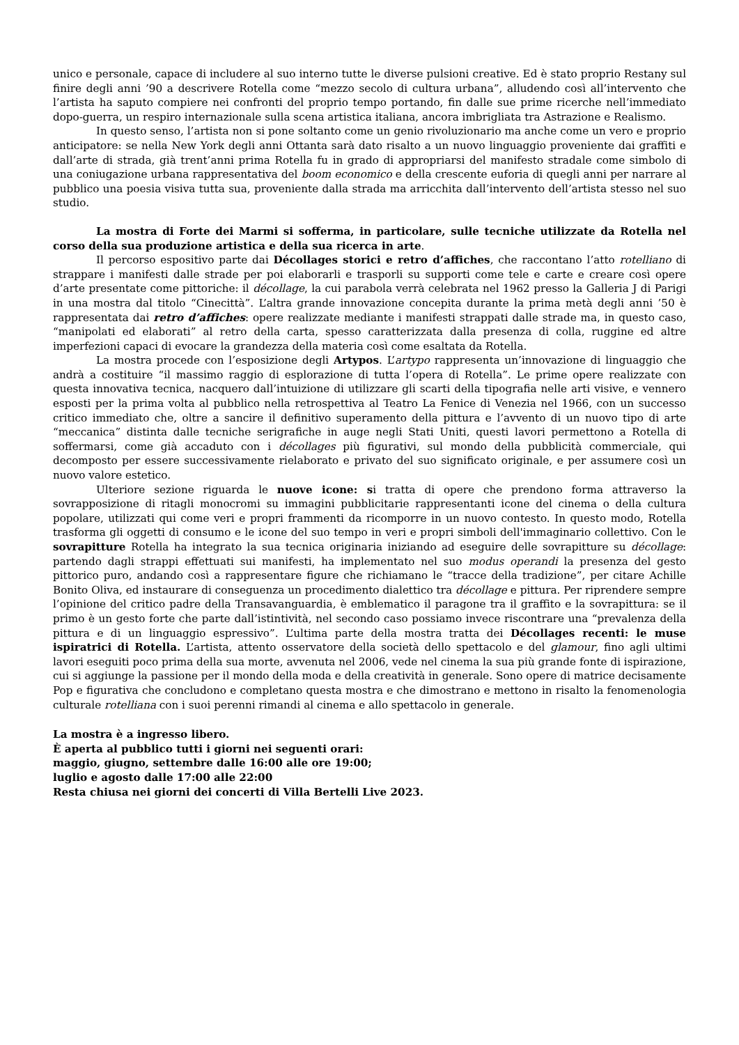unico e personale, capace di includere al suo interno tutte le diverse pulsioni creative. Ed è stato proprio Restany sul finire degli anni ’90 a descrivere Rotella come “mezzo secolo di cultura urbana”, alludendo così all’intervento che l’artista ha saputo compiere nei confronti del proprio tempo portando, fin dalle sue prime ricerche nell’immediato dopo-guerra, un respiro internazionale sulla scena artistica italiana, ancora imbrigliata tra Astrazione e Realismo.
In questo senso, l’artista non si pone soltanto come un genio rivoluzionario ma anche come un vero e proprio anticipatore: se nella New York degli anni Ottanta sarà dato risalto a un nuovo linguaggio proveniente dai graffiti e dall’arte di strada, già trent’anni prima Rotella fu in grado di appropriarsi del manifesto stradale come simbolo di una coniugazione urbana rappresentativa del boom economico e della crescente euforia di quegli anni per narrare al pubblico una poesia visiva tutta sua, proveniente dalla strada ma arricchita dall’intervento dell’artista stesso nel suo studio.
La mostra di Forte dei Marmi si sofferma, in particolare, sulle tecniche utilizzate da Rotella nel corso della sua produzione artistica e della sua ricerca in arte.
Il percorso espositivo parte dai Décollages storici e retro d’affiches, che raccontano l’atto rotelliano di strappare i manifesti dalle strade per poi elaborarli e trasporli su supporti come tele e carte e creare così opere d’arte presentate come pittoriche: il décollage, la cui parabola verrà celebrata nel 1962 presso la Galleria J di Parigi in una mostra dal titolo “Cinecittà”. L’altra grande innovazione concepita durante la prima metà degli anni ’50 è rappresentata dai retro d’affiches: opere realizzate mediante i manifesti strappati dalle strade ma, in questo caso, “manipolati ed elaborati” al retro della carta, spesso caratterizzata dalla presenza di colla, ruggine ed altre imperfezioni capaci di evocare la grandezza della materia così come esaltata da Rotella.
La mostra procede con l’esposizione degli Artypos. L’artypo rappresenta un’innovazione di linguaggio che andrà a costituire “il massimo raggio di esplorazione di tutta l’opera di Rotella”. Le prime opere realizzate con questa innovativa tecnica, nacquero dall’intuizione di utilizzare gli scarti della tipografia nelle arti visive, e vennero esposti per la prima volta al pubblico nella retrospettiva al Teatro La Fenice di Venezia nel 1966, con un successo critico immediato che, oltre a sancire il definitivo superamento della pittura e l’avvento di un nuovo tipo di arte “meccanica” distinta dalle tecniche serigrafiche in auge negli Stati Uniti, questi lavori permettono a Rotella di soffermarsi, come già accaduto con i décollages più figurativi, sul mondo della pubblicità commerciale, qui decomposto per essere successivamente rielaborato e privato del suo significato originale, e per assumere così un nuovo valore estetico.
Ulteriore sezione riguarda le nuove icone: si tratta di opere che prendono forma attraverso la sovrapposizione di ritagli monocromi su immagini pubblicitarie rappresentanti icone del cinema o della cultura popolare, utilizzati qui come veri e propri frammenti da ricomporre in un nuovo contesto. In questo modo, Rotella trasforma gli oggetti di consumo e le icone del suo tempo in veri e propri simboli dell'immaginario collettivo. Con le sovrapitture Rotella ha integrato la sua tecnica originaria iniziando ad eseguire delle sovrapitture su décollage: partendo dagli strappi effettuati sui manifesti, ha implementato nel suo modus operandi la presenza del gesto pittorico puro, andando così a rappresentare figure che richiamano le “tracce della tradizione”, per citare Achille Bonito Oliva, ed instaurare di conseguenza un procedimento dialettico tra décollage e pittura. Per riprendere sempre l’opinione del critico padre della Transavanguardia, è emblematico il paragone tra il graffito e la sovrapittura: se il primo è un gesto forte che parte dall’istintività, nel secondo caso possiamo invece riscontrare una “prevalenza della pittura e di un linguaggio espressivo”. L’ultima parte della mostra tratta dei Décollages recenti: le muse ispiratrici di Rotella. L’artista, attento osservatore della società dello spettacolo e del glamour, fino agli ultimi lavori eseguiti poco prima della sua morte, avvenuta nel 2006, vede nel cinema la sua più grande fonte di ispirazione, cui si aggiunge la passione per il mondo della moda e della creatività in generale. Sono opere di matrice decisamente Pop e figurativa che concludono e completano questa mostra e che dimostrano e mettono in risalto la fenomenologia culturale rotelliana con i suoi perenni rimandi al cinema e allo spettacolo in generale.
La mostra è a ingresso libero.
È aperta al pubblico tutti i giorni nei seguenti orari:
maggio, giugno, settembre dalle 16:00 alle ore 19:00;
luglio e agosto dalle 17:00 alle 22:00
Resta chiusa nei giorni dei concerti di Villa Bertelli Live 2023.